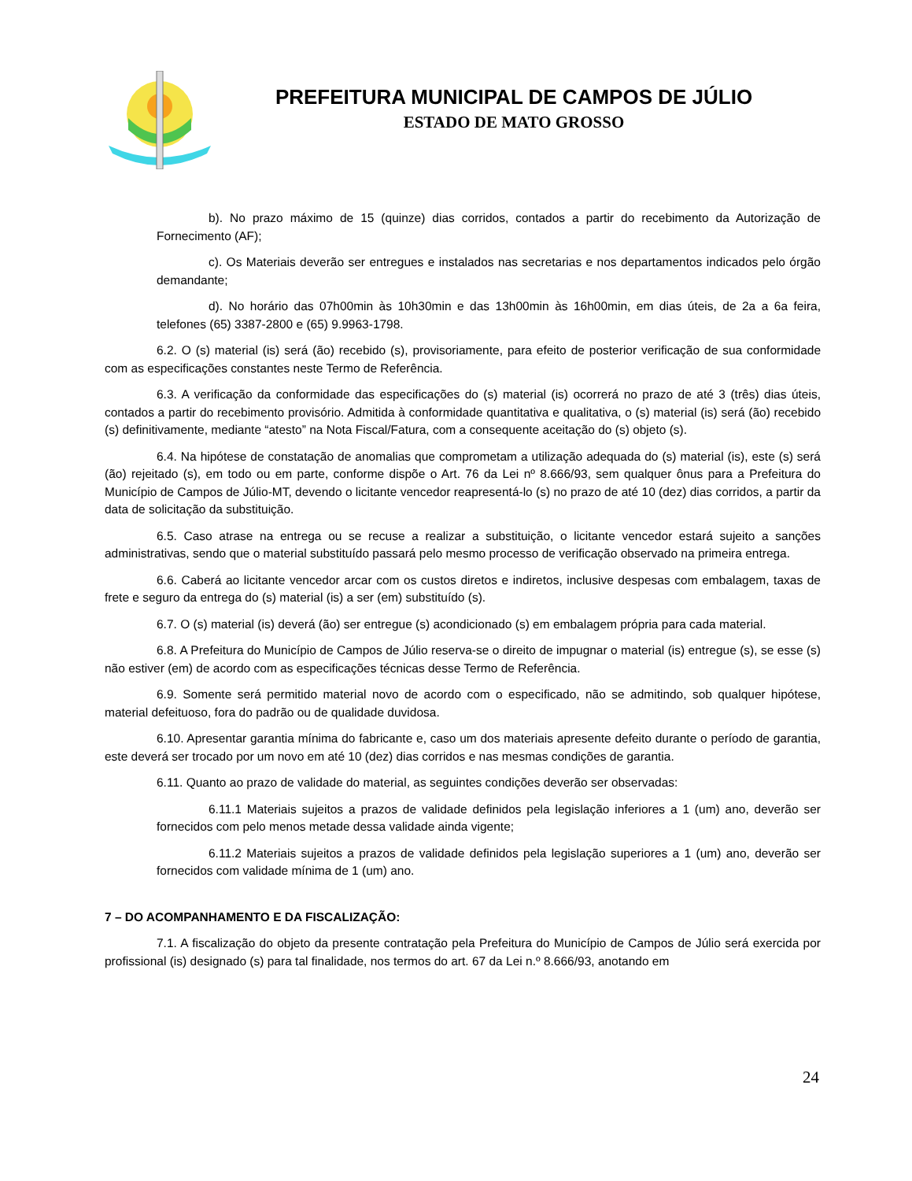PREFEITURA MUNICIPAL DE CAMPOS DE JÚLIO
ESTADO DE MATO GROSSO
b). No prazo máximo de 15 (quinze) dias corridos, contados a partir do recebimento da Autorização de Fornecimento (AF);
c). Os Materiais deverão ser entregues e instalados nas secretarias e nos departamentos indicados pelo órgão demandante;
d). No horário das 07h00min às 10h30min e das 13h00min às 16h00min, em dias úteis, de 2a a 6a feira, telefones (65) 3387-2800 e (65) 9.9963-1798.
6.2. O (s) material (is) será (ão) recebido (s), provisoriamente, para efeito de posterior verificação de sua conformidade com as especificações constantes neste Termo de Referência.
6.3. A verificação da conformidade das especificações do (s) material (is) ocorrerá no prazo de até 3 (três) dias úteis, contados a partir do recebimento provisório. Admitida à conformidade quantitativa e qualitativa, o (s) material (is) será (ão) recebido (s) definitivamente, mediante “atesto” na Nota Fiscal/Fatura, com a consequente aceitação do (s) objeto (s).
6.4. Na hipótese de constatação de anomalias que comprometam a utilização adequada do (s) material (is), este (s) será (ão) rejeitado (s), em todo ou em parte, conforme dispõe o Art. 76 da Lei nº 8.666/93, sem qualquer ônus para a Prefeitura do Município de Campos de Júlio-MT, devendo o licitante vencedor reapresentá-lo (s) no prazo de até 10 (dez) dias corridos, a partir da data de solicitação da substituição.
6.5. Caso atrase na entrega ou se recuse a realizar a substituição, o licitante vencedor estará sujeito a sanções administrativas, sendo que o material substituído passará pelo mesmo processo de verificação observado na primeira entrega.
6.6. Caberá ao licitante vencedor arcar com os custos diretos e indiretos, inclusive despesas com embalagem, taxas de frete e seguro da entrega do (s) material (is) a ser (em) substituído (s).
6.7. O (s) material (is) deverá (ão) ser entregue (s) acondicionado (s) em embalagem própria para cada material.
6.8. A Prefeitura do Município de Campos de Júlio reserva-se o direito de impugnar o material (is) entregue (s), se esse (s) não estiver (em) de acordo com as especificações técnicas desse Termo de Referência.
6.9. Somente será permitido material novo de acordo com o especificado, não se admitindo, sob qualquer hipótese, material defeituoso, fora do padrão ou de qualidade duvidosa.
6.10. Apresentar garantia mínima do fabricante e, caso um dos materiais apresente defeito durante o período de garantia, este deverá ser trocado por um novo em até 10 (dez) dias corridos e nas mesmas condições de garantia.
6.11. Quanto ao prazo de validade do material, as seguintes condições deverão ser observadas:
6.11.1 Materiais sujeitos a prazos de validade definidos pela legislação inferiores a 1 (um) ano, deverão ser fornecidos com pelo menos metade dessa validade ainda vigente;
6.11.2 Materiais sujeitos a prazos de validade definidos pela legislação superiores a 1 (um) ano, deverão ser fornecidos com validade mínima de 1 (um) ano.
7 – DO ACOMPANHAMENTO E DA FISCALIZAÇÃO:
7.1. A fiscalização do objeto da presente contratação pela Prefeitura do Município de Campos de Júlio será exercida por profissional (is) designado (s) para tal finalidade, nos termos do art. 67 da Lei n.º 8.666/93, anotando em
24